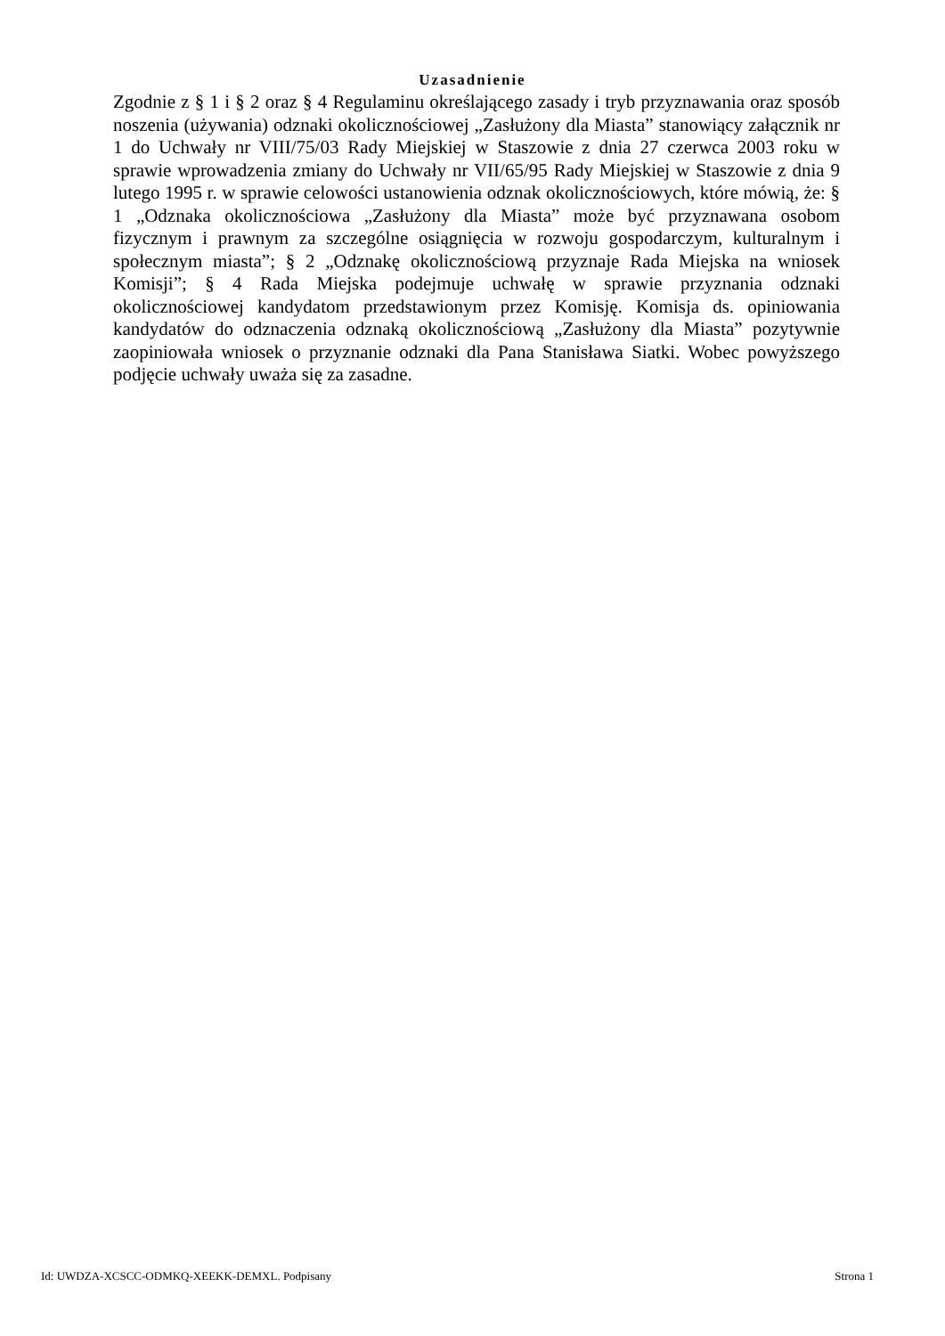Uzasadnienie
Zgodnie z § 1 i § 2 oraz § 4 Regulaminu określającego zasady i tryb przyznawania oraz sposób noszenia (używania) odznaki okolicznościowej „Zasłużony dla Miasta” stanowiący załącznik nr 1 do Uchwały nr VIII/75/03 Rady Miejskiej w Staszowie z dnia 27 czerwca 2003 roku w sprawie wprowadzenia zmiany do Uchwały nr VII/65/95 Rady Miejskiej w Staszowie z dnia 9 lutego 1995 r. w sprawie celowości ustanowienia odznak okolicznościowych, które mówią, że: § 1 „Odznaka okolicznościowa „Zasłużony dla Miasta” może być przyznawana osobom fizycznym i prawnym za szczególne osiągnięcia w rozwoju gospodarczym, kulturalnym i społecznym miasta”; § 2 „Odznakę okolicznościową przyznaje Rada Miejska na wniosek Komisji”; § 4 Rada Miejska podejmuje uchwałę w sprawie przyznania odznaki okolicznościowej kandydatom przedstawionym przez Komisję. Komisja ds. opiniowania kandydatów do odznaczenia odznaką okolicznościową „Zasłużony dla Miasta” pozytywnie zaopiniowała wniosek o przyznanie odznaki dla Pana Stanisława Siatki. Wobec powyższego podjęcie uchwały uważa się za zasadne.
Id: UWDZA-XCSCC-ODMKQ-XEEKK-DEMXL. Podpisany Strona 1